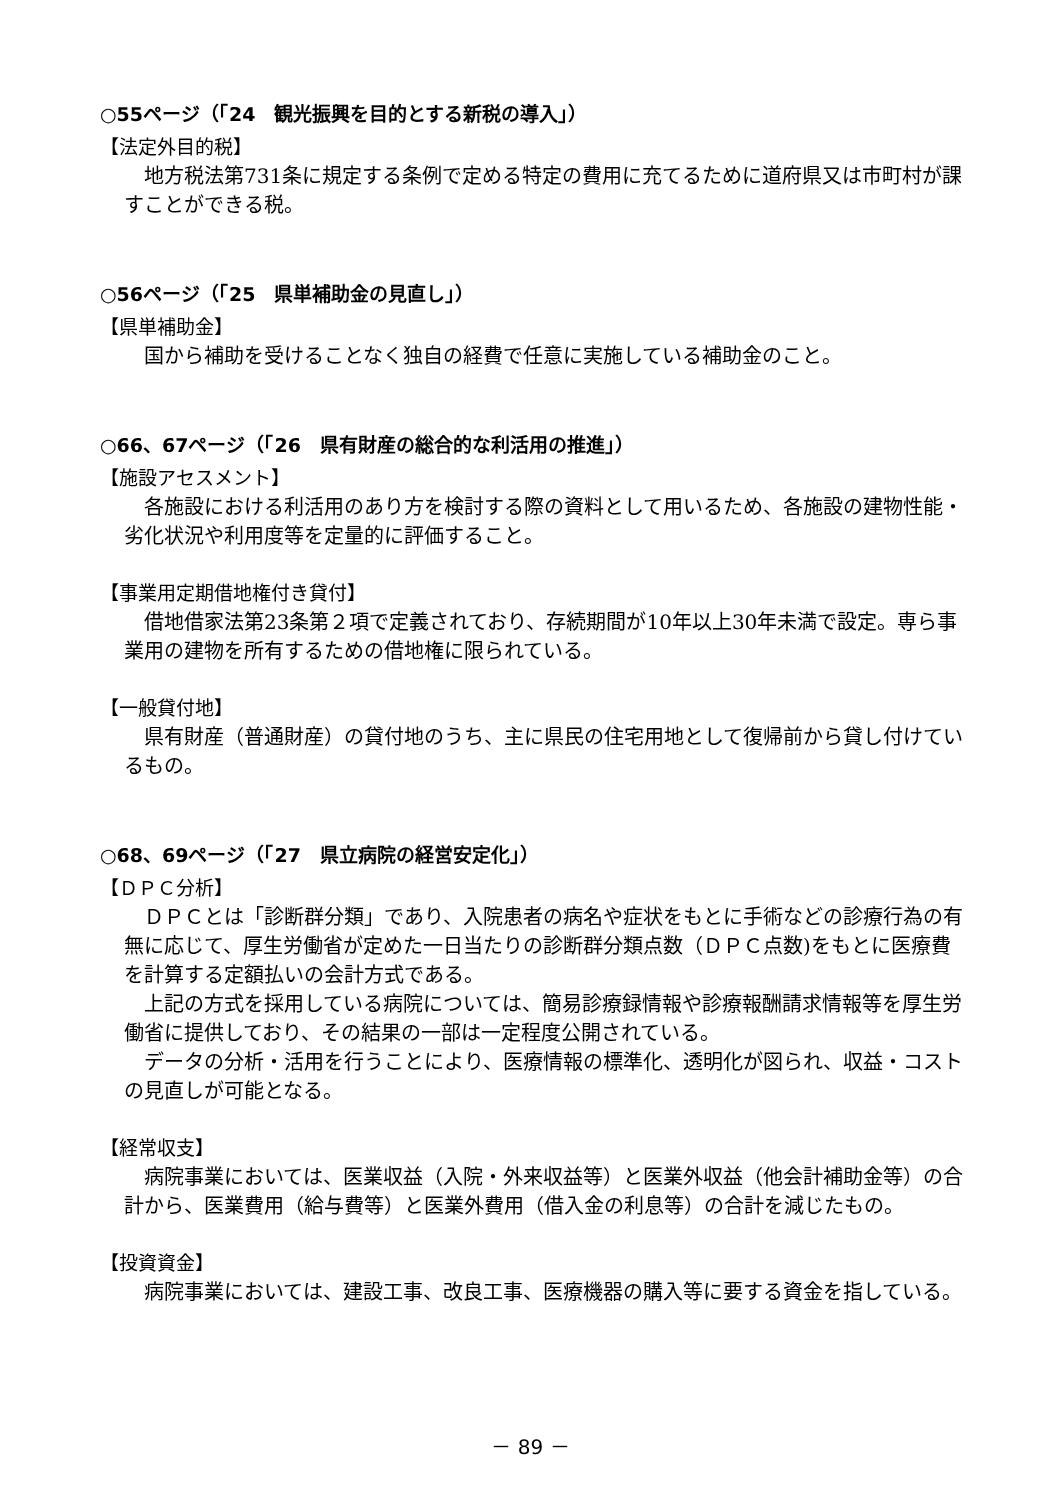○55ページ（「24　観光振興を目的とする新税の導入」）
【法定外目的税】
地方税法第731条に規定する条例で定める特定の費用に充てるために道府県又は市町村が課すことができる税。
○56ページ（「25　県単補助金の見直し」）
【県単補助金】
国から補助を受けることなく独自の経費で任意に実施している補助金のこと。
○66、67ページ（「26　県有財産の総合的な利活用の推進」）
【施設アセスメント】
各施設における利活用のあり方を検討する際の資料として用いるため、各施設の建物性能・劣化状況や利用度等を定量的に評価すること。
【事業用定期借地権付き貸付】
借地借家法第23条第２項で定義されており、存続期間が10年以上30年未満で設定。専ら事業用の建物を所有するための借地権に限られている。
【一般貸付地】
県有財産（普通財産）の貸付地のうち、主に県民の住宅用地として復帰前から貸し付けているもの。
○68、69ページ（「27　県立病院の経営安定化」）
【ＤＰＣ分析】
ＤＰＣとは「診断群分類」であり、入院患者の病名や症状をもとに手術などの診療行為の有無に応じて、厚生労働省が定めた一日当たりの診断群分類点数（ＤＰＣ点数)をもとに医療費を計算する定額払いの会計方式である。
上記の方式を採用している病院については、簡易診療録情報や診療報酬請求情報等を厚生労働省に提供しており、その結果の一部は一定程度公開されている。
データの分析・活用を行うことにより、医療情報の標準化、透明化が図られ、収益・コストの見直しが可能となる。
【経常収支】
病院事業においては、医業収益（入院・外来収益等）と医業外収益（他会計補助金等）の合計から、医業費用（給与費等）と医業外費用（借入金の利息等）の合計を減じたもの。
【投資資金】
病院事業においては、建設工事、改良工事、医療機器の購入等に要する資金を指している。
－ 89 －